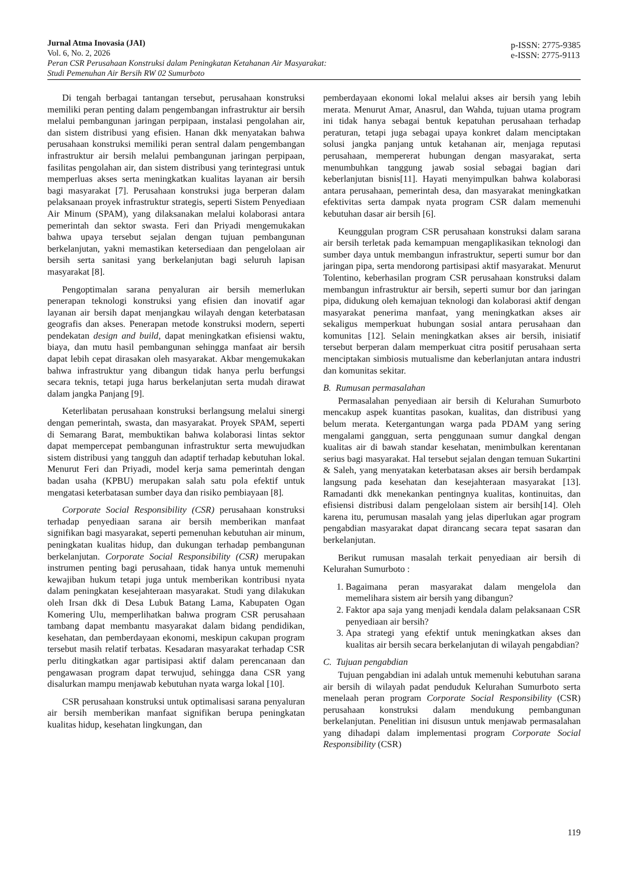Jurnal Atma Inovasia (JAI)
Vol. 6, No. 2, 2026
Peran CSR Perusahaan Konstruksi dalam Peningkatan Ketahanan Air Masyarakat:
Studi Pemenuhan Air Bersih RW 02 Sumurboto
p-ISSN: 2775-9385
e-ISSN: 2775-9113
Di tengah berbagai tantangan tersebut, perusahaan konstruksi memiliki peran penting dalam pengembangan infrastruktur air bersih melalui pembangunan jaringan perpipaan, instalasi pengolahan air, dan sistem distribusi yang efisien. Hanan dkk menyatakan bahwa perusahaan konstruksi memiliki peran sentral dalam pengembangan infrastruktur air bersih melalui pembangunan jaringan perpipaan, fasilitas pengolahan air, dan sistem distribusi yang terintegrasi untuk memperluas akses serta meningkatkan kualitas layanan air bersih bagi masyarakat [7]. Perusahaan konstruksi juga berperan dalam pelaksanaan proyek infrastruktur strategis, seperti Sistem Penyediaan Air Minum (SPAM), yang dilaksanakan melalui kolaborasi antara pemerintah dan sektor swasta. Feri dan Priyadi mengemukakan bahwa upaya tersebut sejalan dengan tujuan pembangunan berkelanjutan, yakni memastikan ketersediaan dan pengelolaan air bersih serta sanitasi yang berkelanjutan bagi seluruh lapisan masyarakat [8].
Pengoptimalan sarana penyaluran air bersih memerlukan penerapan teknologi konstruksi yang efisien dan inovatif agar layanan air bersih dapat menjangkau wilayah dengan keterbatasan geografis dan akses. Penerapan metode konstruksi modern, seperti pendekatan design and build, dapat meningkatkan efisiensi waktu, biaya, dan mutu hasil pembangunan sehingga manfaat air bersih dapat lebih cepat dirasakan oleh masyarakat. Akbar mengemukakan bahwa infrastruktur yang dibangun tidak hanya perlu berfungsi secara teknis, tetapi juga harus berkelanjutan serta mudah dirawat dalam jangka Panjang [9].
Keterlibatan perusahaan konstruksi berlangsung melalui sinergi dengan pemerintah, swasta, dan masyarakat. Proyek SPAM, seperti di Semarang Barat, membuktikan bahwa kolaborasi lintas sektor dapat mempercepat pembangunan infrastruktur serta mewujudkan sistem distribusi yang tangguh dan adaptif terhadap kebutuhan lokal. Menurut Feri dan Priyadi, model kerja sama pemerintah dengan badan usaha (KPBU) merupakan salah satu pola efektif untuk mengatasi keterbatasan sumber daya dan risiko pembiayaan [8].
Corporate Social Responsibility (CSR) perusahaan konstruksi terhadap penyediaan sarana air bersih memberikan manfaat signifikan bagi masyarakat, seperti pemenuhan kebutuhan air minum, peningkatan kualitas hidup, dan dukungan terhadap pembangunan berkelanjutan. Corporate Social Responsibility (CSR) merupakan instrumen penting bagi perusahaan, tidak hanya untuk memenuhi kewajiban hukum tetapi juga untuk memberikan kontribusi nyata dalam peningkatan kesejahteraan masyarakat. Studi yang dilakukan oleh Irsan dkk di Desa Lubuk Batang Lama, Kabupaten Ogan Komering Ulu, memperlihatkan bahwa program CSR perusahaan tambang dapat membantu masyarakat dalam bidang pendidikan, kesehatan, dan pemberdayaan ekonomi, meskipun cakupan program tersebut masih relatif terbatas. Kesadaran masyarakat terhadap CSR perlu ditingkatkan agar partisipasi aktif dalam perencanaan dan pengawasan program dapat terwujud, sehingga dana CSR yang disalurkan mampu menjawab kebutuhan nyata warga lokal [10].
CSR perusahaan konstruksi untuk optimalisasi sarana penyaluran air bersih memberikan manfaat signifikan berupa peningkatan kualitas hidup, kesehatan lingkungan, dan
pemberdayaan ekonomi lokal melalui akses air bersih yang lebih merata. Menurut Amar, Anasrul, dan Wahda, tujuan utama program ini tidak hanya sebagai bentuk kepatuhan perusahaan terhadap peraturan, tetapi juga sebagai upaya konkret dalam menciptakan solusi jangka panjang untuk ketahanan air, menjaga reputasi perusahaan, mempererat hubungan dengan masyarakat, serta menumbuhkan tanggung jawab sosial sebagai bagian dari keberlanjutan bisnis[11]. Hayati menyimpulkan bahwa kolaborasi antara perusahaan, pemerintah desa, dan masyarakat meningkatkan efektivitas serta dampak nyata program CSR dalam memenuhi kebutuhan dasar air bersih [6].
Keunggulan program CSR perusahaan konstruksi dalam sarana air bersih terletak pada kemampuan mengaplikasikan teknologi dan sumber daya untuk membangun infrastruktur, seperti sumur bor dan jaringan pipa, serta mendorong partisipasi aktif masyarakat. Menurut Tolentino, keberhasilan program CSR perusahaan konstruksi dalam membangun infrastruktur air bersih, seperti sumur bor dan jaringan pipa, didukung oleh kemajuan teknologi dan kolaborasi aktif dengan masyarakat penerima manfaat, yang meningkatkan akses air sekaligus memperkuat hubungan sosial antara perusahaan dan komunitas [12]. Selain meningkatkan akses air bersih, inisiatif tersebut berperan dalam memperkuat citra positif perusahaan serta menciptakan simbiosis mutualisme dan keberlanjutan antara industri dan komunitas sekitar.
B. Rumusan permasalahan
Permasalahan penyediaan air bersih di Kelurahan Sumurboto mencakup aspek kuantitas pasokan, kualitas, dan distribusi yang belum merata. Ketergantungan warga pada PDAM yang sering mengalami gangguan, serta penggunaan sumur dangkal dengan kualitas air di bawah standar kesehatan, menimbulkan kerentanan serius bagi masyarakat. Hal tersebut sejalan dengan temuan Sukartini & Saleh, yang menyatakan keterbatasan akses air bersih berdampak langsung pada kesehatan dan kesejahteraan masyarakat [13]. Ramadanti dkk menekankan pentingnya kualitas, kontinuitas, dan efisiensi distribusi dalam pengelolaan sistem air bersih[14]. Oleh karena itu, perumusan masalah yang jelas diperlukan agar program pengabdian masyarakat dapat dirancang secara tepat sasaran dan berkelanjutan.
Berikut rumusan masalah terkait penyediaan air bersih di Kelurahan Sumurboto :
1. Bagaimana peran masyarakat dalam mengelola dan memelihara sistem air bersih yang dibangun?
2. Faktor apa saja yang menjadi kendala dalam pelaksanaan CSR penyediaan air bersih?
3. Apa strategi yang efektif untuk meningkatkan akses dan kualitas air bersih secara berkelanjutan di wilayah pengabdian?
C. Tujuan pengabdian
Tujuan pengabdian ini adalah untuk memenuhi kebutuhan sarana air bersih di wilayah padat penduduk Kelurahan Sumurboto serta menelaah peran program Corporate Social Responsibility (CSR) perusahaan konstruksi dalam mendukung pembangunan berkelanjutan. Penelitian ini disusun untuk menjawab permasalahan yang dihadapi dalam implementasi program Corporate Social Responsibility (CSR)
119